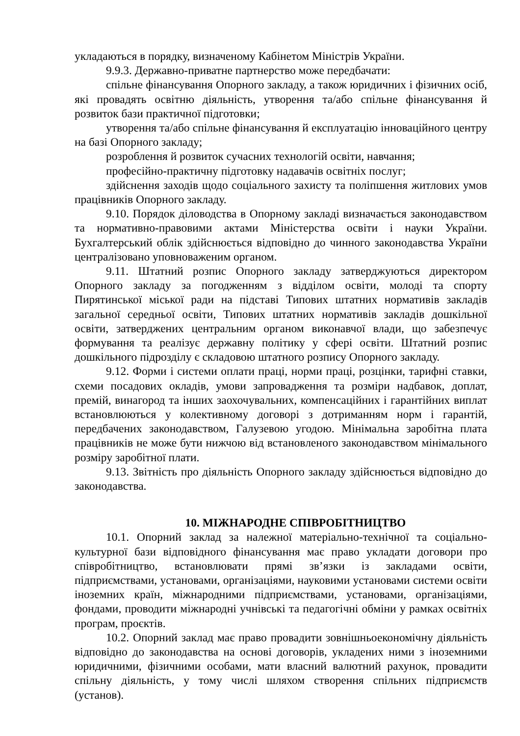укладаються в порядку, визначеному Кабінетом Міністрів України.
9.9.3. Державно-приватне партнерство може передбачати:
спільне фінансування Опорного закладу, а також юридичних і фізичних осіб, які провадять освітню діяльність, утворення та/або спільне фінансування й розвиток бази практичної підготовки;
утворення та/або спільне фінансування й експлуатацію інноваційного центру на базі Опорного закладу;
розроблення й розвиток сучасних технологій освіти, навчання;
професійно-практичну підготовку надавачів освітніх послуг;
здійснення заходів щодо соціального захисту та поліпшення житлових умов працівників Опорного закладу.
9.10. Порядок діловодства в Опорному закладі визначається законодавством та нормативно-правовими актами Міністерства освіти і науки України. Бухгалтерський облік здійснюється відповідно до чинного законодавства України централізовано уповноваженим органом.
9.11. Штатний розпис Опорного закладу затверджуються директором Опорного закладу за погодженням з відділом освіти, молоді та спорту Пирятинської міської ради на підставі Типових штатних нормативів закладів загальної середньої освіти, Типових штатних нормативів закладів дошкільної освіти, затверджених центральним органом виконавчої влади, що забезпечує формування та реалізує державну політику у сфері освіти. Штатний розпис дошкільного підрозділу є складовою штатного розпису Опорного закладу.
9.12. Форми і системи оплати праці, норми праці, розцінки, тарифні ставки, схеми посадових окладів, умови запровадження та розміри надбавок, доплат, премій, винагород та інших заохочувальних, компенсаційних і гарантійних виплат встановлюються у колективному договорі з дотриманням норм і гарантій, передбачених законодавством, Галузевою угодою. Мінімальна заробітна плата працівників не може бути нижчою від встановленого законодавством мінімального розміру заробітної плати.
9.13. Звітність про діяльність Опорного закладу здійснюється відповідно до законодавства.
10. МІЖНАРОДНЕ СПІВРОБІТНИЦТВО
10.1. Опорний заклад за належної матеріально-технічної та соціально-культурної бази відповідного фінансування має право укладати договори про співробітництво, встановлювати прямі зв’язки із закладами освіти, підприємствами, установами, організаціями, науковими установами системи освіти іноземних країн, міжнародними підприємствами, установами, організаціями, фондами, проводити міжнародні учнівські та педагогічні обміни у рамках освітніх програм, проєктів.
10.2. Опорний заклад має право провадити зовнішньоекономічну діяльність відповідно до законодавства на основі договорів, укладених ними з іноземними юридичними, фізичними особами, мати власний валютний рахунок, провадити спільну діяльність, у тому числі шляхом створення спільних підприємств (установ).